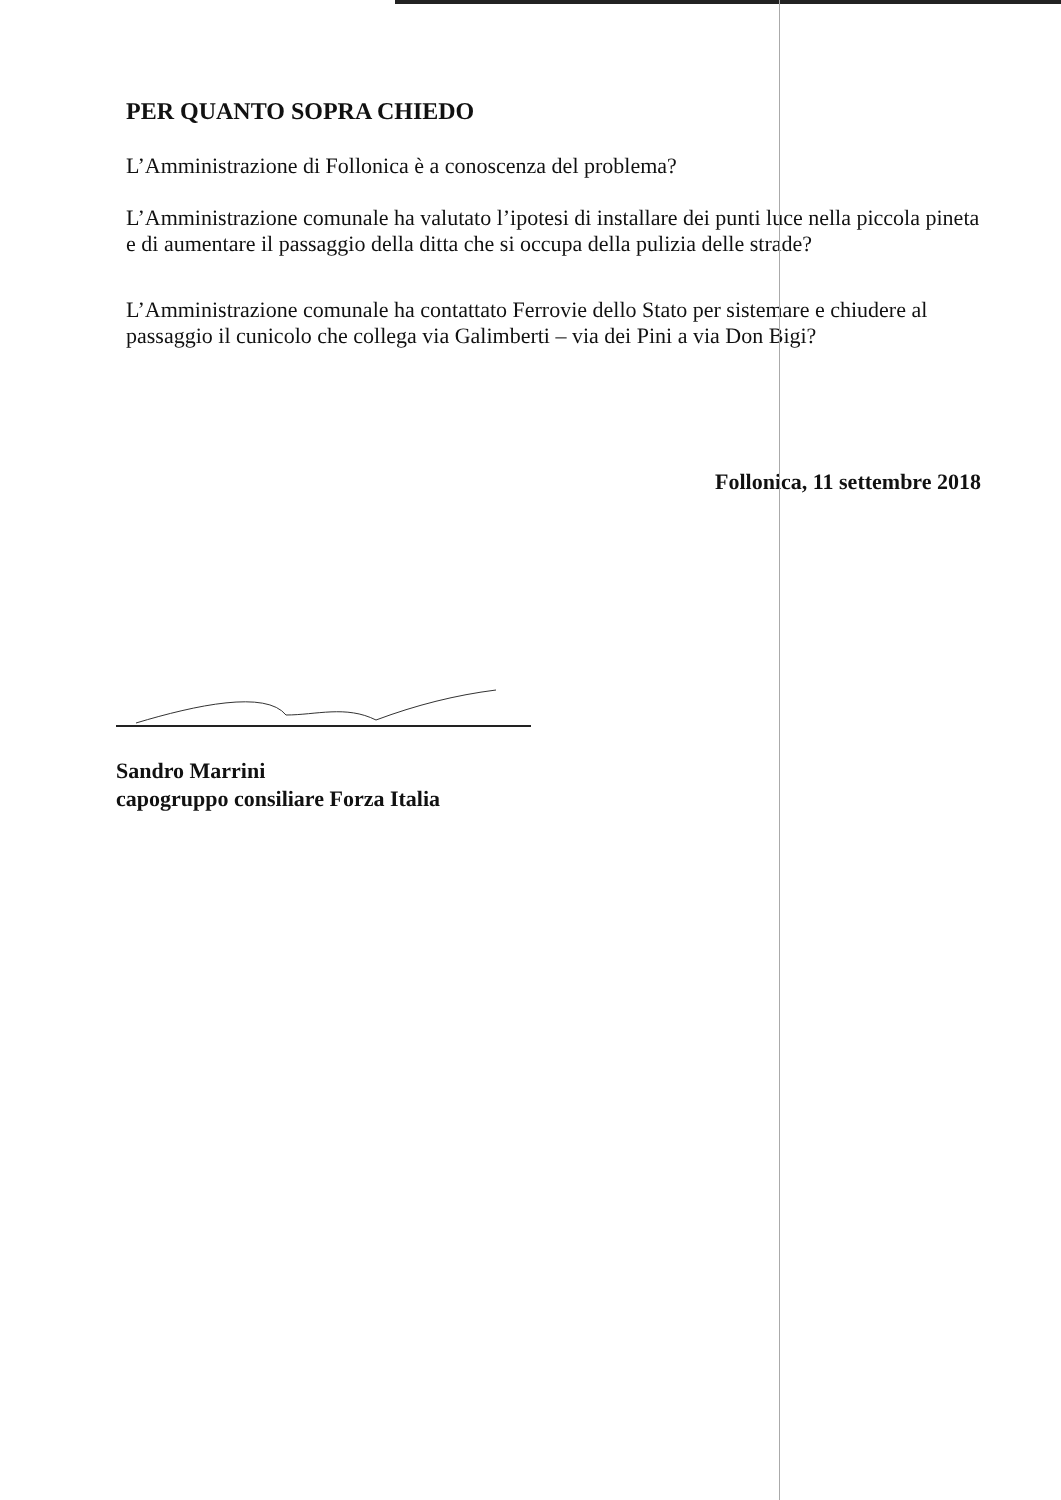PER QUANTO SOPRA CHIEDO
L’Amministrazione di Follonica è a conoscenza del problema?
L’Amministrazione comunale ha valutato l’ipotesi di installare dei punti luce nella piccola pineta e di aumentare il passaggio della ditta che si occupa della pulizia delle strade?
L’Amministrazione comunale ha contattato Ferrovie dello Stato per sistemare e chiudere al passaggio il cunicolo che collega via Galimberti – via dei Pini a via Don Bigi?
Follonica, 11 settembre 2018
Sandro Marrini
capogruppo consiliare Forza Italia